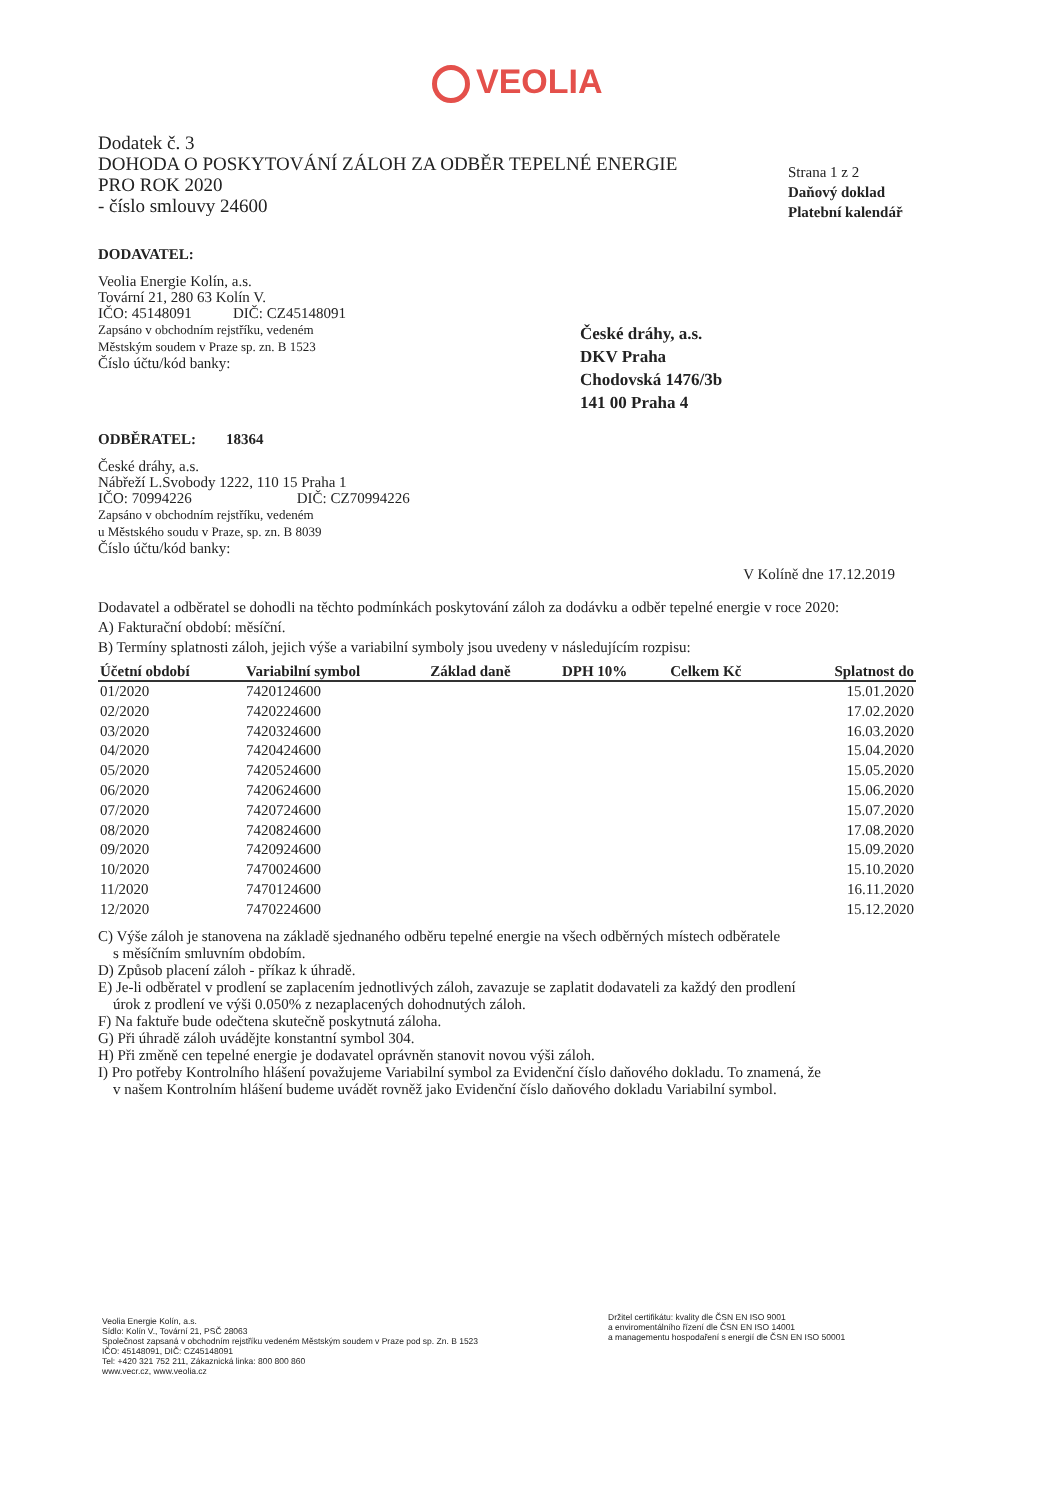VEOLIA
Dodatek č. 3
DOHODA O POSKYTOVÁNÍ ZÁLOH ZA ODBĚR TEPELNÉ ENERGIE
PRO ROK 2020
- číslo smlouvy 24600
Strana 1 z 2
Daňový doklad
Platební kalendář
DODAVATEL:
Veolia Energie Kolín, a.s.
Tovární 21, 280 63 Kolín V.
IČO: 45148091 DIČ: CZ45148091
Zapsáno v obchodním rejstříku, vedeném
Městským soudem v Praze sp. zn. B 1523
Číslo účtu/kód banky:
České dráhy, a.s.
DKV Praha
Chodovská 1476/3b
141 00 Praha 4
ODBĚRATEL: 18364
České dráhy, a.s.
Nábřeží L.Svobody 1222, 110 15 Praha 1
IČO: 70994226 DIČ: CZ70994226
Zapsáno v obchodním rejstříku, vedeném
u Městského soudu v Praze, sp. zn. B 8039
Číslo účtu/kód banky:
V Kolíně dne 17.12.2019
Dodavatel a odběratel se dohodli na těchto podmínkách poskytování záloh za dodávku a odběr tepelné energie v roce 2020:
A) Fakturační období: měsíční.
B) Termíny splatnosti záloh, jejich výše a variabilní symboly jsou uvedeny v následujícím rozpisu:
| Účetní období | Variabilní symbol | Základ daně | DPH 10% | Celkem Kč | Splatnost do |
| --- | --- | --- | --- | --- | --- |
| 01/2020 | 7420124600 | | | | 15.01.2020 |
| 02/2020 | 7420224600 | | | | 17.02.2020 |
| 03/2020 | 7420324600 | | | | 16.03.2020 |
| 04/2020 | 7420424600 | | | | 15.04.2020 |
| 05/2020 | 7420524600 | | | | 15.05.2020 |
| 06/2020 | 7420624600 | | | | 15.06.2020 |
| 07/2020 | 7420724600 | | | | 15.07.2020 |
| 08/2020 | 7420824600 | | | | 17.08.2020 |
| 09/2020 | 7420924600 | | | | 15.09.2020 |
| 10/2020 | 7470024600 | | | | 15.10.2020 |
| 11/2020 | 7470124600 | | | | 16.11.2020 |
| 12/2020 | 7470224600 | | | | 15.12.2020 |
C) Výše záloh je stanovena na základě sjednaného odběru tepelné energie na všech odběrných místech odběratele
s měsíčním smluvním obdobím.
D) Způsob placení záloh - příkaz k úhradě.
E) Je-li odběratel v prodlení se zaplacením jednotlivých záloh, zavazuje se zaplatit dodavateli za každý den prodlení
úrok z prodlení ve výši 0.050% z nezaplacených dohodnutých záloh.
F) Na faktuře bude odečtena skutečně poskytnutá záloha.
G) Při úhradě záloh uvádějte konstantní symbol 304.
H) Při změně cen tepelné energie je dodavatel oprávněn stanovit novou výši záloh.
I) Pro potřeby Kontrolního hlášení považujeme Variabilní symbol za Evidenční číslo daňového dokladu. To znamená, že
v našem Kontrolním hlášení budeme uvádět rovněž jako Evidenční číslo daňového dokladu Variabilní symbol.
Veolia Energie Kolín, a.s.
Sídlo: Kolín V., Tovární 21, PSČ 28063
Společnost zapsaná v obchodním rejstříku vedeném Městským soudem v Praze pod sp. Zn. B 1523
IČO: 45148091, DIČ: CZ45148091
Tel: +420 321 752 211, Zákaznická linka: 800 800 860
www.vecr.cz, www.veolia.cz
Držitel certifikátu: kvality dle ČSN EN ISO 9001
a enviromentálního řízení dle ČSN EN ISO 14001
a managementu hospodaření s energií dle ČSN EN ISO 50001